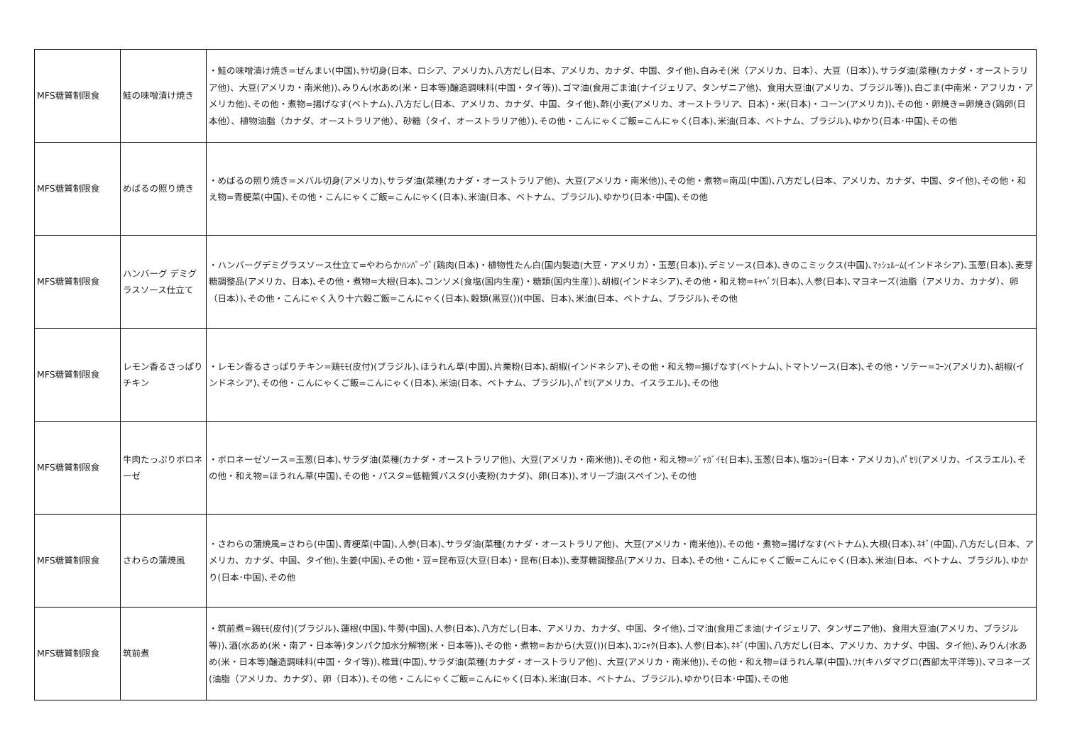| MFS糖質制限食 | 鮭の味噌漬け焼き | ・鮭の味噌漬け焼き=ぜんまい(中国)､ｻｹ切身(日本、ロシア、アメリカ)､八方だし(日本、アメリカ、カナダ、中国、タイ他)､白みそ(米（アメリカ、日本）、大豆（日本）)､サラダ油(菜種(カナダ・オーストラリア他)、大豆(アメリカ・南米他))､みりん(水あめ(米・日本等)醸造調味料(中国・タイ等))､ゴマ油(食用ごま油(ナイジェリア、タンザニア他)、食用大豆油(アメリカ、ブラジル等))､白ごま(中南米・アフリカ・アメリカ他)､その他・煮物=揚げなす(ベトナム)､八方だし(日本、アメリカ、カナダ、中国、タイ他)､酢(小麦(アメリカ、オーストラリア、日本)・米(日本)・コーン(アメリカ))､その他・卵焼き=卵焼き(鶏卵(日本他）、植物油脂（カナダ、オーストラリア他）、砂糖（タイ、オーストラリア他）)､その他・こんにゃくご飯=こんにゃく(日本)､米油(日本、ベトナム、ブラジル)､ゆかり(日本･中国)､その他 |
| MFS糖質制限食 | めばるの照り焼き | ・めばるの照り焼き=メバル切身(アメリカ)､サラダ油(菜種(カナダ・オーストラリア他)、大豆(アメリカ・南米他))､その他・煮物=南瓜(中国)､八方だし(日本、アメリカ、カナダ、中国、タイ他)､その他・和え物=青梗菜(中国)､その他・こんにゃくご飯=こんにゃく(日本)､米油(日本、ベトナム、ブラジル)､ゆかり(日本･中国)､その他 |
| MFS糖質制限食 | ハンバーグ デミグラスソース仕立て | ・ハンバーグデミグラスソース仕立て=やわらかﾊﾝﾊﾞｰｸﾞ(鶏肉(日本)・植物性たん白(国内製造(大豆・アメリカ）・玉葱(日本))､デミソース(日本)､きのこミックス(中国)､ﾏｯｼｭﾙｰﾑ(インドネシア)､玉葱(日本)､麦芽糖調整品(アメリカ、日本)､その他・煮物=大根(日本)､コンソメ(食塩(国内生産)・糖類(国内生産）)､胡椒(インドネシア)､その他・和え物=ｷｬﾍﾞﾂ(日本)､人参(日本)､マヨネーズ(油脂（アメリカ、カナダ）、卵（日本）)､その他・こんにゃく入り十六穀ご飯=こんにゃく(日本)､穀類(黒豆())(中国、日本)､米油(日本、ベトナム、ブラジル)､その他 |
| MFS糖質制限食 | レモン香るさっぱりチキン | ・レモン香るさっぱりチキン=鶏ﾓﾓ(皮付)(ブラジル)､ほうれん草(中国)､片栗粉(日本)､胡椒(インドネシア)､その他・和え物=揚げなす(ベトナム)､トマトソース(日本)､その他・ソテー=ｺｰﾝ(アメリカ)､胡椒(インドネシア)､その他・こんにゃくご飯=こんにゃく(日本)､米油(日本、ベトナム、ブラジル)､ﾊﾟｾﾘ(アメリカ、イスラエル)､その他 |
| MFS糖質制限食 | 牛肉たっぷりボロネーゼ | ・ボロネーゼソース=玉葱(日本)､サラダ油(菜種(カナダ・オーストラリア他)、大豆(アメリカ・南米他))､その他・和え物=ｼﾞｬｶﾞｲﾓ(日本)､玉葱(日本)､塩ｺｼｮｰ(日本・アメリカ)､ﾊﾟｾﾘ(アメリカ、イスラエル)､その他・和え物=ほうれん草(中国)､その他・パスタ=低糖質パスタ(小麦粉(カナダ)、卵(日本))､オリーブ油(スペイン)､その他 |
| MFS糖質制限食 | さわらの蒲焼風 | ・さわらの蒲焼風=さわら(中国)､青梗菜(中国)､人参(日本)､サラダ油(菜種(カナダ・オーストラリア他)、大豆(アメリカ・南米他))､その他・煮物=揚げなす(ベトナム)､大根(日本)､ﾈｷﾞ(中国)､八方だし(日本、アメリカ、カナダ、中国、タイ他)､生姜(中国)､その他・豆=昆布豆(大豆(日本)・昆布(日本))､麦芽糖調整品(アメリカ、日本)､その他・こんにゃくご飯=こんにゃく(日本)､米油(日本、ベトナム、ブラジル)､ゆかり(日本･中国)､その他 |
| MFS糖質制限食 | 筑前煮 | ・筑前煮=鶏ﾓﾓ(皮付)(ブラジル)､蓮根(中国)､牛蒡(中国)､人参(日本)､八方だし(日本、アメリカ、カナダ、中国、タイ他)､ゴマ油(食用ごま油(ナイジェリア、タンザニア他)、食用大豆油(アメリカ、ブラジル等))､酒(水あめ(米・南ア・日本等)タンパク加水分解物(米・日本等))､その他・煮物=おから(大豆())(日本)､ｺﾝﾆｬｸ(日本)､人参(日本)､ﾈｷﾞ(中国)､八方だし(日本、アメリカ、カナダ、中国、タイ他)､みりん(水あめ(米・日本等)醸造調味料(中国・タイ等))､椎茸(中国)､サラダ油(菜種(カナダ・オーストラリア他)、大豆(アメリカ・南米他))､その他・和え物=ほうれん草(中国)､ﾂﾅ(キハダマグロ(西部太平洋等))､マヨネーズ(油脂（アメリカ、カナダ）、卵（日本）)､その他・こんにゃくご飯=こんにゃく(日本)､米油(日本、ベトナム、ブラジル)､ゆかり(日本･中国)､その他 |